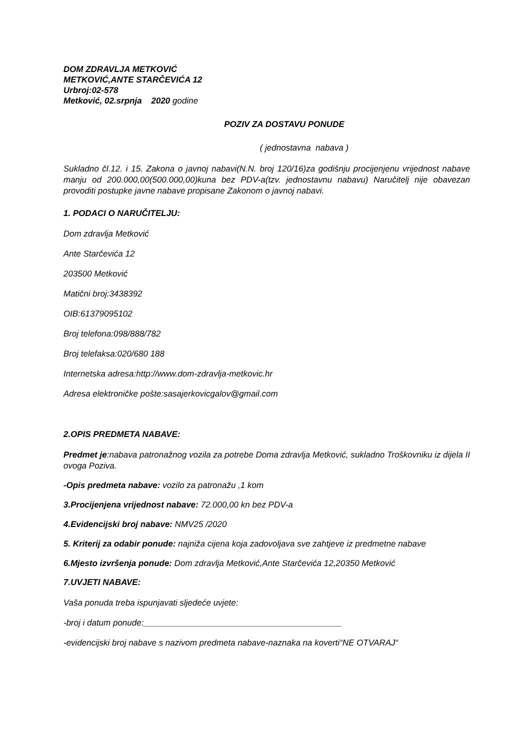DOM ZDRAVLJA METKOVIĆ
METKOVIĆ,ANTE STARČEVIĆA 12
Urbroj:02-578
Metković, 02.srpnja 2020 godine
POZIV ZA DOSTAVU PONUDE
( jednostavna nabava )
Sukladno čl.12. i 15. Zakona o javnoj nabavi(N.N. broj 120/16)za godišnju procijenjenu vrijednost nabave manju od 200.000,00(500.000,00)kuna bez PDV-a(tzv. jednostavnu nabavu) Naručitelj nije obavezan provoditi postupke javne nabave propisane Zakonom o javnoj nabavi.
1. PODACI O NARUČITELJU:
Dom zdravlja Metković
Ante Starčevića 12
203500 Metković
Matični broj:3438392
OIB:61379095102
Broj telefona:098/888/782
Broj telefaksa:020/680 188
Internetska adresa:http://www.dom-zdravlja-metkovic.hr
Adresa elektroničke pošte:sasajerkovicgalov@gmail.com
2.OPIS PREDMETA NABAVE:
Predmet je:nabava patronažnog vozila za potrebe Doma zdravlja Metković, sukladno Troškovniku iz dijela II ovoga Poziva.
-Opis predmeta nabave: vozilo za patronažu ,1 kom
3.Procijenjena vrijednost nabave: 72.000,00 kn bez PDV-a
4.Evidencijski broj nabave: NMV25 /2020
5. Kriterij za odabir ponude: najniža cijena koja zadovoljava sve zahtjeve iz predmetne nabave
6.Mjesto izvršenja ponude: Dom zdravlja Metković,Ante Starčevića 12,20350 Metković
7.UVJETI NABAVE:
Vaša ponuda treba ispunjavati sljedeće uvjete:
-broj i datum ponude:__________________________________________
-evidencijski broj nabave s nazivom predmeta nabave-naznaka na koverti“NE OTVARAJ“